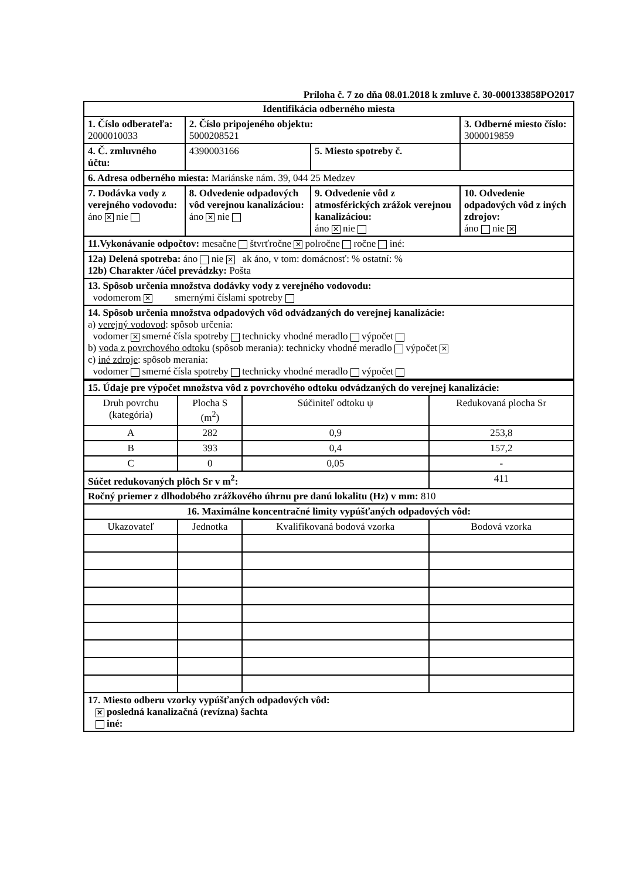Príloha č. 7 zo dňa 08.01.2018 k zmluve č. 30-000133858PO2017
| Identifikácia odberného miesta | | | |
| 1. Číslo odberateľa: 2000010033 | 2. Číslo pripojeného objektu: 5000208521 | | 3. Odberné miesto číslo: 3000019859 |
| 4. Č. zmluvného účtu: | 4390003166 | 5. Miesto spotreby č. | |
| 6. Adresa odberného miesta: Mariánske nám. 39, 044 25 Medzev | | | |
| 7. Dodávka vody z verejného vodovodu: áno ✕ nie | 8. Odvedenie odpadových vôd verejnou kanalizáciou: áno ✕ nie | 9. Odvedenie vôd z atmosférických zrážok verejnou kanalizáciou: áno ✕ nie | 10. Odvedenie odpadových vôd z iných zdrojov: áno nie ✕ |
| 11.Vykonávanie odpočtov: mesačne štvrťročne ✕ polročne ročne iné: | | | |
| 12a) Delená spotreba: áno nie ✕ ak áno, v tom: domácnosť: % ostatní: % 12b) Charakter /účel prevádzky: Pošta | | | |
| 13. Spôsob určenia množstva dodávky vody z verejného vodovodu: vodomerom ✕ smernými číslami spotreby | | | |
| 14. Spôsob určenia množstva odpadových vôd odvádzaných do verejnej kanalizácie: a) verejný vodovod : spôsob určenia: vodomer ✕ smerné čísla spotreby technicky vhodné meradlo výpočet b) voda z povrchového odtoku (spôsob merania): technicky vhodné meradlo výpočet ✕ c) iné zdroje : spôsob merania: vodomer smerné čísla spotreby technicky vhodné meradlo výpočet | | | |
| 15. Údaje pre výpočet množstva vôd z povrchového odtoku odvádzaných do verejnej kanalizácie: | | | |
| Druh povrchu (kategória) | Plocha S (m<sup>2</sup>) | Súčiniteľ odtoku ψ | Redukovaná plocha Sr |
| A | 282 | 0,9 | 253,8 |
| B | 393 | 0,4 | 157,2 |
| C | 0 | 0,05 | - |
| Súčet redukovaných plôch Sr v m<sup>2</sup>: | | | 411 |
| Ročný priemer z dlhodobého zrážkového úhrnu pre danú lokalitu (Hz) v mm: 810 | | | |
| 16. Maximálne koncentračné limity vypúšťaných odpadových vôd: | | | |
| Ukazovateľ | Jednotka | Kvalifikovaná bodová vzorka | Bodová vzorka |
| 17. Miesto odberu vzorky vypúšťaných odpadových vôd: ✕ posledná kanalizačná (revízna) šachta iné: | | | |